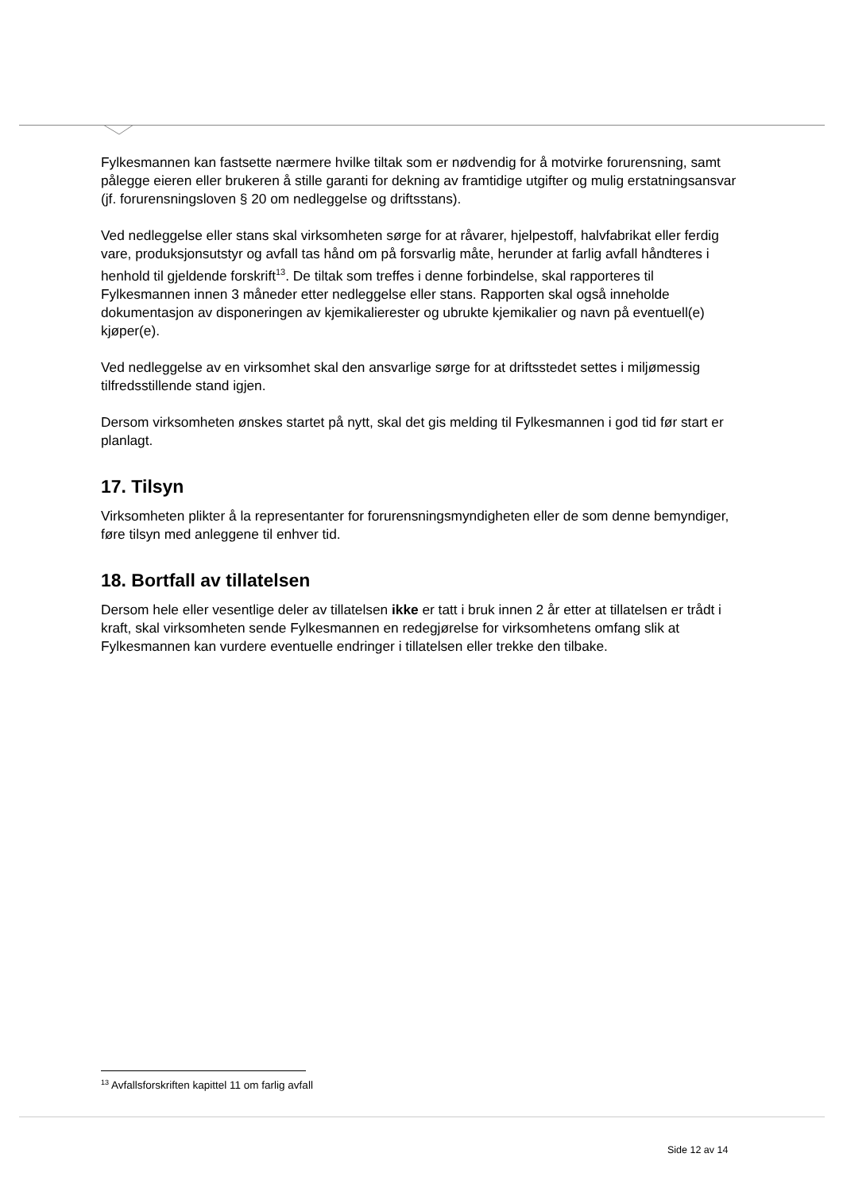Fylkesmannen kan fastsette nærmere hvilke tiltak som er nødvendig for å motvirke forurensning, samt pålegge eieren eller brukeren å stille garanti for dekning av framtidige utgifter og mulig erstatningsansvar (jf. forurensningsloven § 20 om nedleggelse og driftsstans).
Ved nedleggelse eller stans skal virksomheten sørge for at råvarer, hjelpestoff, halvfabrikat eller ferdig vare, produksjonsutstyr og avfall tas hånd om på forsvarlig måte, herunder at farlig avfall håndteres i henhold til gjeldende forskrift<sup>13</sup>. De tiltak som treffes i denne forbindelse, skal rapporteres til Fylkesmannen innen 3 måneder etter nedleggelse eller stans. Rapporten skal også inneholde dokumentasjon av disponeringen av kjemikalierester og ubrukte kjemikalier og navn på eventuell(e) kjøper(e).
Ved nedleggelse av en virksomhet skal den ansvarlige sørge for at driftsstedet settes i miljømessig tilfredsstillende stand igjen.
Dersom virksomheten ønskes startet på nytt, skal det gis melding til Fylkesmannen i god tid før start er planlagt.
17. Tilsyn
Virksomheten plikter å la representanter for forurensningsmyndigheten eller de som denne bemyndiger, føre tilsyn med anleggene til enhver tid.
18. Bortfall av tillatelsen
Dersom hele eller vesentlige deler av tillatelsen ikke er tatt i bruk innen 2 år etter at tillatelsen er trådt i kraft, skal virksomheten sende Fylkesmannen en redegjørelse for virksomhetens omfang slik at Fylkesmannen kan vurdere eventuelle endringer i tillatelsen eller trekke den tilbake.
<sup>13</sup> Avfallsforskriften kapittel 11 om farlig avfall
Side 12 av 14